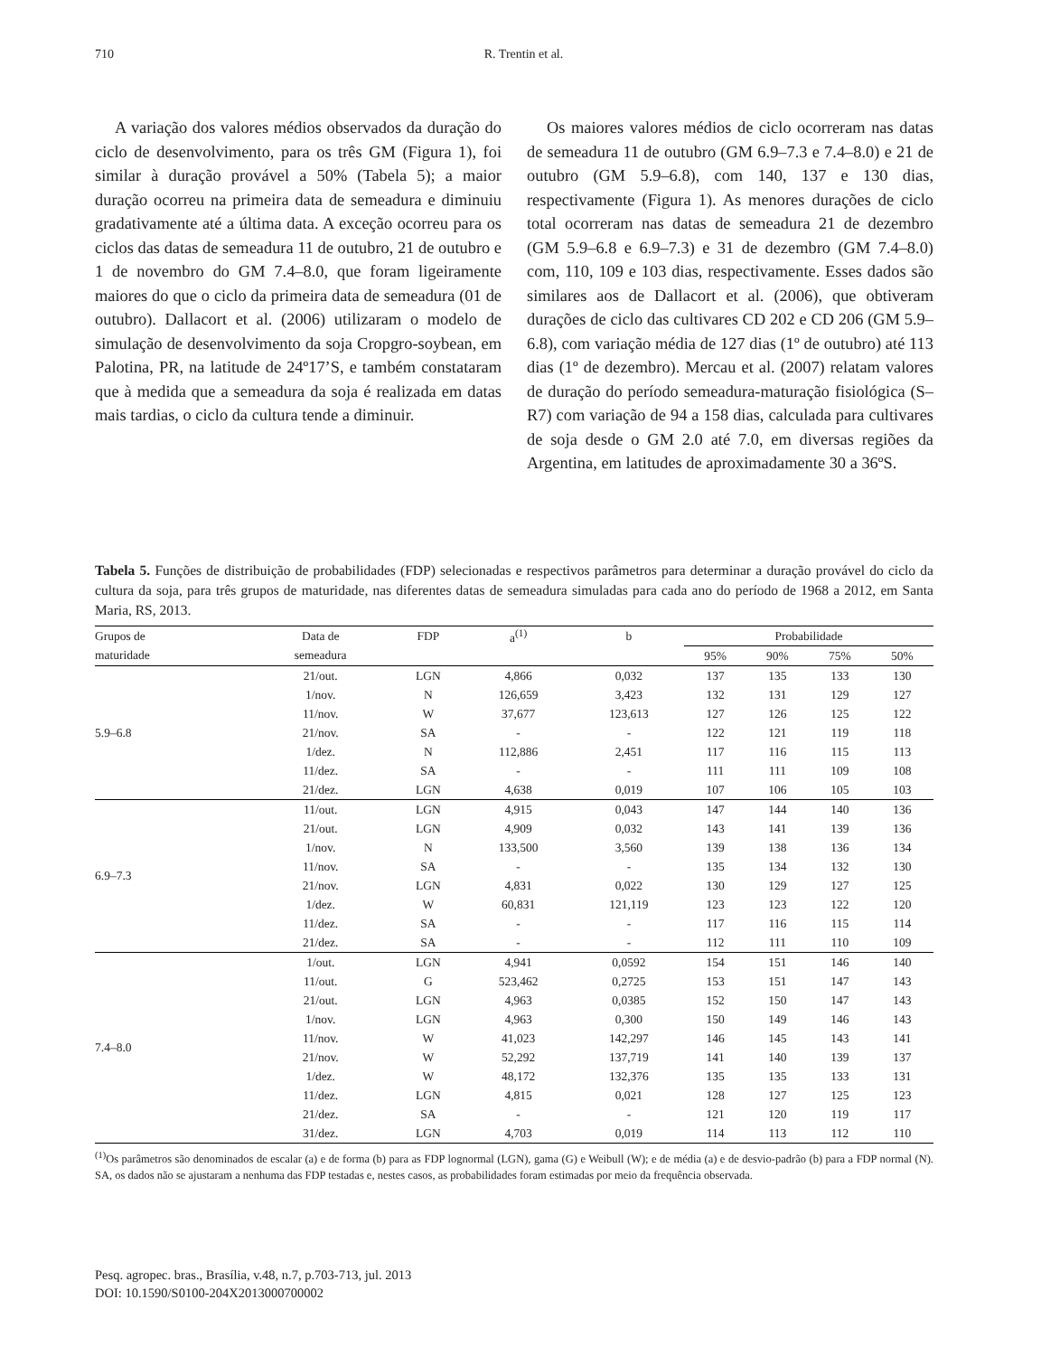710
R. Trentin et al.
A variação dos valores médios observados da duração do ciclo de desenvolvimento, para os três GM (Figura 1), foi similar à duração provável a 50% (Tabela 5); a maior duração ocorreu na primeira data de semeadura e diminuiu gradativamente até a última data. A exceção ocorreu para os ciclos das datas de semeadura 11 de outubro, 21 de outubro e 1 de novembro do GM 7.4–8.0, que foram ligeiramente maiores do que o ciclo da primeira data de semeadura (01 de outubro). Dallacort et al. (2006) utilizaram o modelo de simulação de desenvolvimento da soja Cropgro-soybean, em Palotina, PR, na latitude de 24º17’S, e também constataram que à medida que a semeadura da soja é realizada em datas mais tardias, o ciclo da cultura tende a diminuir.
Os maiores valores médios de ciclo ocorreram nas datas de semeadura 11 de outubro (GM 6.9–7.3 e 7.4–8.0) e 21 de outubro (GM 5.9–6.8), com 140, 137 e 130 dias, respectivamente (Figura 1). As menores durações de ciclo total ocorreram nas datas de semeadura 21 de dezembro (GM 5.9–6.8 e 6.9–7.3) e 31 de dezembro (GM 7.4–8.0) com, 110, 109 e 103 dias, respectivamente. Esses dados são similares aos de Dallacort et al. (2006), que obtiveram durações de ciclo das cultivares CD 202 e CD 206 (GM 5.9–6.8), com variação média de 127 dias (1º de outubro) até 113 dias (1º de dezembro). Mercau et al. (2007) relatam valores de duração do período semeadura-maturação fisiológica (S–R7) com variação de 94 a 158 dias, calculada para cultivares de soja desde o GM 2.0 até 7.0, em diversas regiões da Argentina, em latitudes de aproximadamente 30 a 36ºS.
Tabela 5. Funções de distribuição de probabilidades (FDP) selecionadas e respectivos parâmetros para determinar a duração provável do ciclo da cultura da soja, para três grupos de maturidade, nas diferentes datas de semeadura simuladas para cada ano do período de 1968 a 2012, em Santa Maria, RS, 2013.
| Grupos de | Data de | FDP | a<sup>(1)</sup> | b | Probabilidade | | | |
| --- | --- | --- | --- | --- | --- | --- | --- | --- |
| maturidade | semeadura | | | | 95% | 90% | 75% | 50% |
| 5.9–6.8 | 21/out. | LGN | 4,866 | 0,032 | 137 | 135 | 133 | 130 |
| | 1/nov. | N | 126,659 | 3,423 | 132 | 131 | 129 | 127 |
| | 11/nov. | W | 37,677 | 123,613 | 127 | 126 | 125 | 122 |
| | 21/nov. | SA | - | - | 122 | 121 | 119 | 118 |
| | 1/dez. | N | 112,886 | 2,451 | 117 | 116 | 115 | 113 |
| | 11/dez. | SA | - | - | 111 | 111 | 109 | 108 |
| | 21/dez. | LGN | 4,638 | 0,019 | 107 | 106 | 105 | 103 |
| 6.9–7.3 | 11/out. | LGN | 4,915 | 0,043 | 147 | 144 | 140 | 136 |
| | 21/out. | LGN | 4,909 | 0,032 | 143 | 141 | 139 | 136 |
| | 1/nov. | N | 133,500 | 3,560 | 139 | 138 | 136 | 134 |
| | 11/nov. | SA | - | - | 135 | 134 | 132 | 130 |
| | 21/nov. | LGN | 4,831 | 0,022 | 130 | 129 | 127 | 125 |
| | 1/dez. | W | 60,831 | 121,119 | 123 | 123 | 122 | 120 |
| | 11/dez. | SA | - | - | 117 | 116 | 115 | 114 |
| | 21/dez. | SA | - | - | 112 | 111 | 110 | 109 |
| 7.4–8.0 | 1/out. | LGN | 4,941 | 0,0592 | 154 | 151 | 146 | 140 |
| | 11/out. | G | 523,462 | 0,2725 | 153 | 151 | 147 | 143 |
| | 21/out. | LGN | 4,963 | 0,0385 | 152 | 150 | 147 | 143 |
| | 1/nov. | LGN | 4,963 | 0,300 | 150 | 149 | 146 | 143 |
| | 11/nov. | W | 41,023 | 142,297 | 146 | 145 | 143 | 141 |
| | 21/nov. | W | 52,292 | 137,719 | 141 | 140 | 139 | 137 |
| | 1/dez. | W | 48,172 | 132,376 | 135 | 135 | 133 | 131 |
| | 11/dez. | LGN | 4,815 | 0,021 | 128 | 127 | 125 | 123 |
| | 21/dez. | SA | - | - | 121 | 120 | 119 | 117 |
| | 31/dez. | LGN | 4,703 | 0,019 | 114 | 113 | 112 | 110 |
<sup>(1)</sup> Os parâmetros são denominados de escalar (a) e de forma (b) para as FDP lognormal (LGN), gama (G) e Weibull (W); e de média (a) e de desvio-padrão (b) para a FDP normal (N). SA, os dados não se ajustaram a nenhuma das FDP testadas e, nestes casos, as probabilidades foram estimadas por meio da frequência observada.
Pesq. agropec. bras., Brasília, v.48, n.7, p.703-713, jul. 2013
DOI: 10.1590/S0100-204X2013000700002